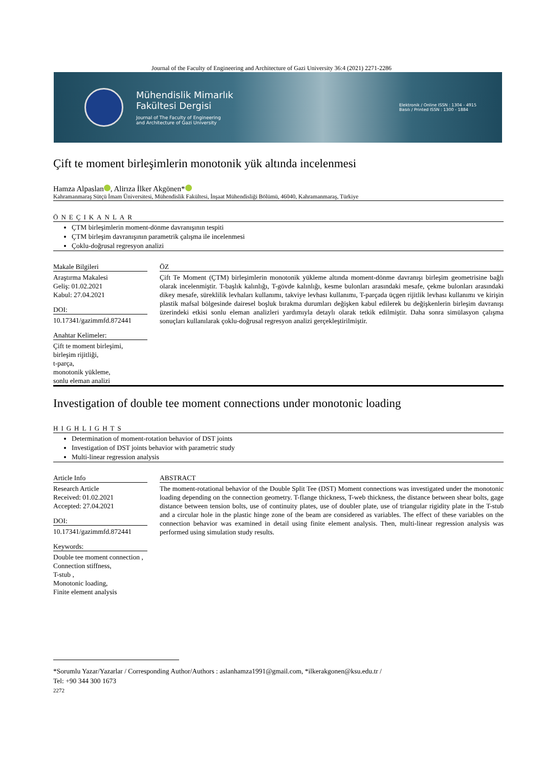Journal of the Faculty of Engineering and Architecture of Gazi University 36:4 (2021) 2271-2286
Mühendislik Mimarlık
Fakültesi Dergisi
Journal of The Faculty of Engineering
and Architecture of Gazi University
Elektronik / Online ISSN : 1304 - 4915
Basılı / Printed ISSN : 1300 - 1884
Çift te moment birleşimlerin monotonik yük altında incelenmesi
Hamza Alpaslan , Alirıza İlker Akgönen*
Kahramanmaraş Sütçü İmam Üniversitesi, Mühendislik Fakültesi, İnşaat Mühendisliği Bölümü, 46040, Kahramanmaraş, Türkiye
ÖNEÇIKANLAR
ÇTM birleşimlerin moment-dönme davranışının tespiti
ÇTM birleşim davranışının parametrik çalışma ile incelenmesi
Çoklu-doğrusal regresyon analizi
Makale Bilgileri
Araştırma Makalesi
Geliş: 01.02.2021
Kabul: 27.04.2021
DOI:
10.17341/gazimmfd.872441
Anahtar Kelimeler:
Çift te moment birleşimi,
birleşim rijitliği,
t-parça,
monotonik yükleme,
sonlu eleman analizi
ÖZ
Çift Te Moment (ÇTM) birleşimlerin monotonik yükleme altında moment-dönme davranışı birleşim geometrisine bağlı olarak incelenmiştir. T-başlık kalınlığı, T-gövde kalınlığı, kesme bulonları arasındaki mesafe, çekme bulonları arasındaki dikey mesafe, süreklilik levhaları kullanımı, takviye levhası kullanımı, T-parçada üçgen rijitlik levhası kullanımı ve kirişin plastik mafsal bölgesinde dairesel boşluk bırakma durumları değişken kabul edilerek bu değişkenlerin birleşim davranışı üzerindeki etkisi sonlu eleman analizleri yardımıyla detaylı olarak tetkik edilmiştir. Daha sonra simülasyon çalışma sonuçları kullanılarak çoklu-doğrusal regresyon analizi gerçekleştirilmiştir.
Investigation of double tee moment connections under monotonic loading
HIGHLIGHTS
Determination of moment-rotation behavior of DST joints
Investigation of DST joints behavior with parametric study
Multi-linear regression analysis
Article Info
Research Article
Received: 01.02.2021
Accepted: 27.04.2021
DOI:
10.17341/gazimmfd.872441
Keywords:
Double tee moment connection ,
Connection stiffness,
T-stub ,
Monotonic loading,
Finite element analysis
ABSTRACT
The moment-rotational behavior of the Double Split Tee (DST) Moment connections was investigated under the monotonic loading depending on the connection geometry. T-flange thickness, T-web thickness, the distance between shear bolts, gage distance between tension bolts, use of continuity plates, use of doubler plate, use of triangular rigidity plate in the T-stub and a circular hole in the plastic hinge zone of the beam are considered as variables. The effect of these variables on the connection behavior was examined in detail using finite element analysis. Then, multi-linear regression analysis was performed using simulation study results.
*Sorumlu Yazar/Yazarlar / Corresponding Author/Authors : aslanhamza1991@gmail.com, *ilkerakgonen@ksu.edu.tr /
Tel: +90 344 300 1673
2272